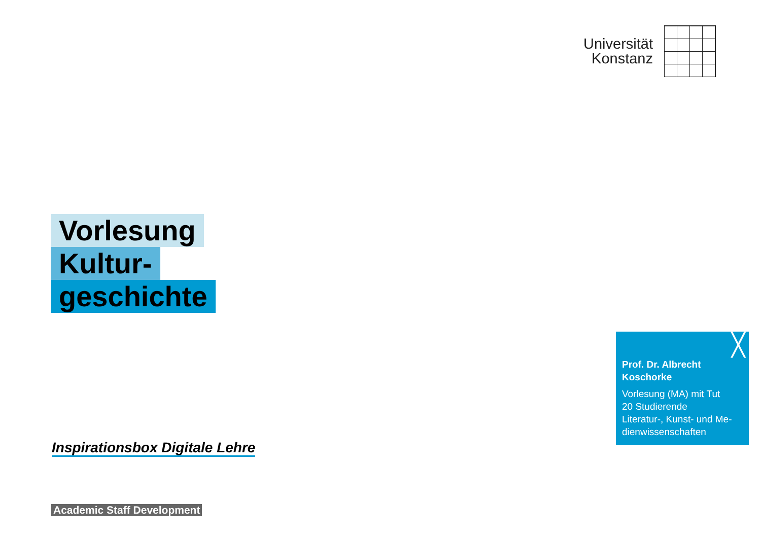Universität
Konstanz
Vorlesung
Kultur-
geschichte
╳ Prof. Dr. Albrecht Koschorke
Vorlesung (MA) mit Tut
20 Studierende
Literatur-, Kunst- und Me-dienwissenschaften
Inspirationsbox Digitale Lehre
Academic Staff Development